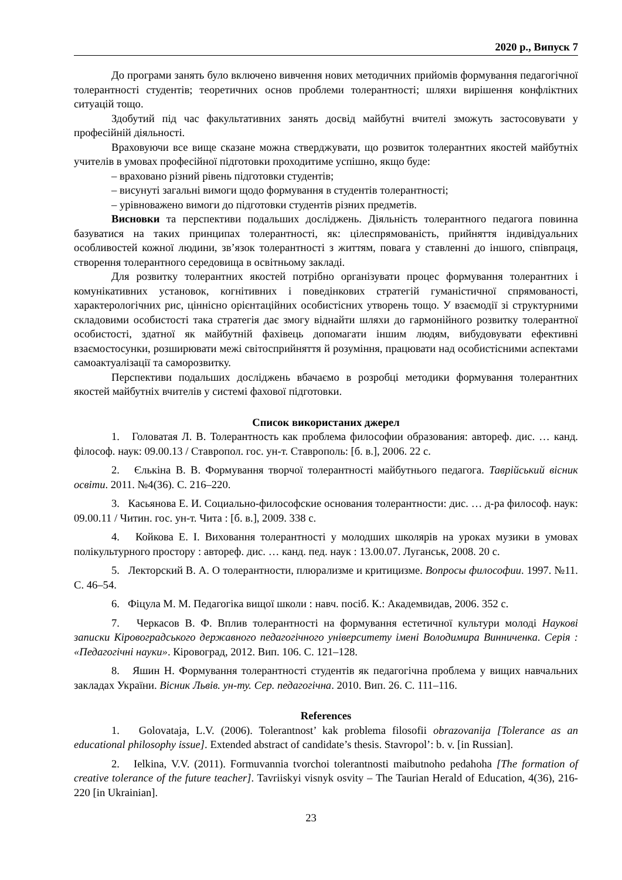2020 р., Випуск 7
До програми занять було включено вивчення нових методичних прийомів формування педагогічної толерантності студентів; теоретичних основ проблеми толерантності; шляхи вирішення конфліктних ситуацій тощо.
Здобутий під час факультативних занять досвід майбутні вчителі зможуть застосовувати у професійній діяльності.
Враховуючи все вище сказане можна стверджувати, що розвиток толерантних якостей майбутніх учителів в умовах професійної підготовки проходитиме успішно, якщо буде:
– враховано різний рівень підготовки студентів;
– висунуті загальні вимоги щодо формування в студентів толерантності;
– урівноважено вимоги до підготовки студентів різних предметів.
Висновки та перспективи подальших досліджень. Діяльність толерантного педагога повинна базуватися на таких принципах толерантності, як: цілеспрямованість, прийняття індивідуальних особливостей кожної людини, зв’язок толерантності з життям, повага у ставленні до іншого, співпраця, створення толерантного середовища в освітньому закладі.
Для розвитку толерантних якостей потрібно організувати процес формування толерантних і комунікативних установок, когнітивних і поведінкових стратегій гуманістичної спрямованості, характерологічних рис, ціннісно орієнтаційних особистісних утворень тощо. У взаємодії зі структурними складовими особистості така стратегія дає змогу віднайти шляхи до гармонійного розвитку толерантної особистості, здатної як майбутній фахівець допомагати іншим людям, вибудовувати ефективні взаємостосунки, розширювати межі світосприйняття й розуміння, працювати над особистісними аспектами самоактуалізації та саморозвитку.
Перспективи подальших досліджень вбачаємо в розробці методики формування толерантних якостей майбутніх вчителів у системі фахової підготовки.
Список використаних джерел
1. Головатая Л. В. Толерантность как проблема философии образования: автореф. дис. … канд. філософ. наук: 09.00.13 / Ставропол. гос. ун-т. Ставрополь: [б. в.], 2006. 22 с.
2. Єлькіна В. В. Формування творчої толерантності майбутнього педагога. Таврійський вісник освіти. 2011. №4(36). С. 216–220.
3. Касьянова Е. И. Социально-философские основания толерантности: дис. … д-ра философ. наук: 09.00.11 / Читин. гос. ун-т. Чита : [б. в.], 2009. 338 с.
4. Койкова Е. І. Виховання толерантності у молодших школярів на уроках музики в умовах полікультурного простору : автореф. дис. … канд. пед. наук : 13.00.07. Луганськ, 2008. 20 с.
5. Лекторский В. А. О толерантности, плюрализме и критицизме. Вопросы философии. 1997. №11. С. 46–54.
6. Фіцула М. М. Педагогіка вищої школи : навч. посіб. К.: Академвидав, 2006. 352 с.
7. Черкасов В. Ф. Вплив толерантності на формування естетичної культури молоді Наукові записки Кіровоградського державного педагогічного університету імені Володимира Винниченка. Серія : «Педагогічні науки». Кіровоград, 2012. Вип. 106. С. 121–128.
8. Яшин Н. Формування толерантності студентів як педагогічна проблема у вищих навчальних закладах України. Вісник Львів. ун-ту. Сер. педагогічна. 2010. Вип. 26. С. 111–116.
References
1. Golovataja, L.V. (2006). Tolerantnost’ kak problema filosofii obrazovanija [Tolerance as an educational philosophy issue]. Extended abstract of candidate’s thesis. Stavropol’: b. v. [in Russian].
2. Ielkina, V.V. (2011). Formuvannia tvorchoi tolerantnosti maibutnoho pedahoha [The formation of creative tolerance of the future teacher]. Tavriiskyi visnyk osvity – The Taurian Herald of Education, 4(36), 216-220 [in Ukrainian].
23